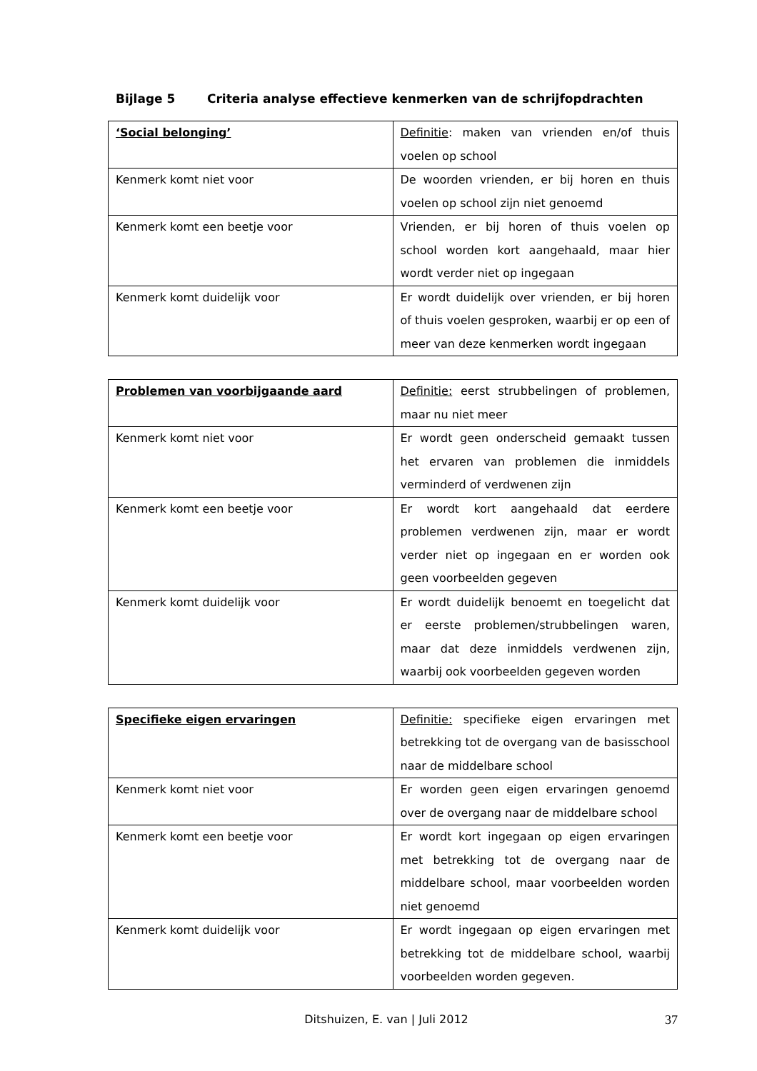Bijlage 5 Criteria analyse effectieve kenmerken van de schrijfopdrachten
| ‘Social belonging’ | Definitie : maken van vrienden en/of thuis voelen op school |
| Kenmerk komt niet voor | De woorden vrienden, er bij horen en thuis voelen op school zijn niet genoemd |
| Kenmerk komt een beetje voor | Vrienden, er bij horen of thuis voelen op school worden kort aangehaald, maar hier wordt verder niet op ingegaan |
| Kenmerk komt duidelijk voor | Er wordt duidelijk over vrienden, er bij horen of thuis voelen gesproken, waarbij er op een of meer van deze kenmerken wordt ingegaan |
| Problemen van voorbijgaande aard | Definitie: eerst strubbelingen of problemen, maar nu niet meer |
| Kenmerk komt niet voor | Er wordt geen onderscheid gemaakt tussen het ervaren van problemen die inmiddels verminderd of verdwenen zijn |
| Kenmerk komt een beetje voor | Er wordt kort aangehaald dat eerdere problemen verdwenen zijn, maar er wordt verder niet op ingegaan en er worden ook geen voorbeelden gegeven |
| Kenmerk komt duidelijk voor | Er wordt duidelijk benoemt en toegelicht dat er eerste problemen/strubbelingen waren, maar dat deze inmiddels verdwenen zijn, waarbij ook voorbeelden gegeven worden |
| Specifieke eigen ervaringen | Definitie: specifieke eigen ervaringen met betrekking tot de overgang van de basisschool naar de middelbare school |
| Kenmerk komt niet voor | Er worden geen eigen ervaringen genoemd over de overgang naar de middelbare school |
| Kenmerk komt een beetje voor | Er wordt kort ingegaan op eigen ervaringen met betrekking tot de overgang naar de middelbare school, maar voorbeelden worden niet genoemd |
| Kenmerk komt duidelijk voor | Er wordt ingegaan op eigen ervaringen met betrekking tot de middelbare school, waarbij voorbeelden worden gegeven. |
Ditshuizen, E. van | Juli 2012 37